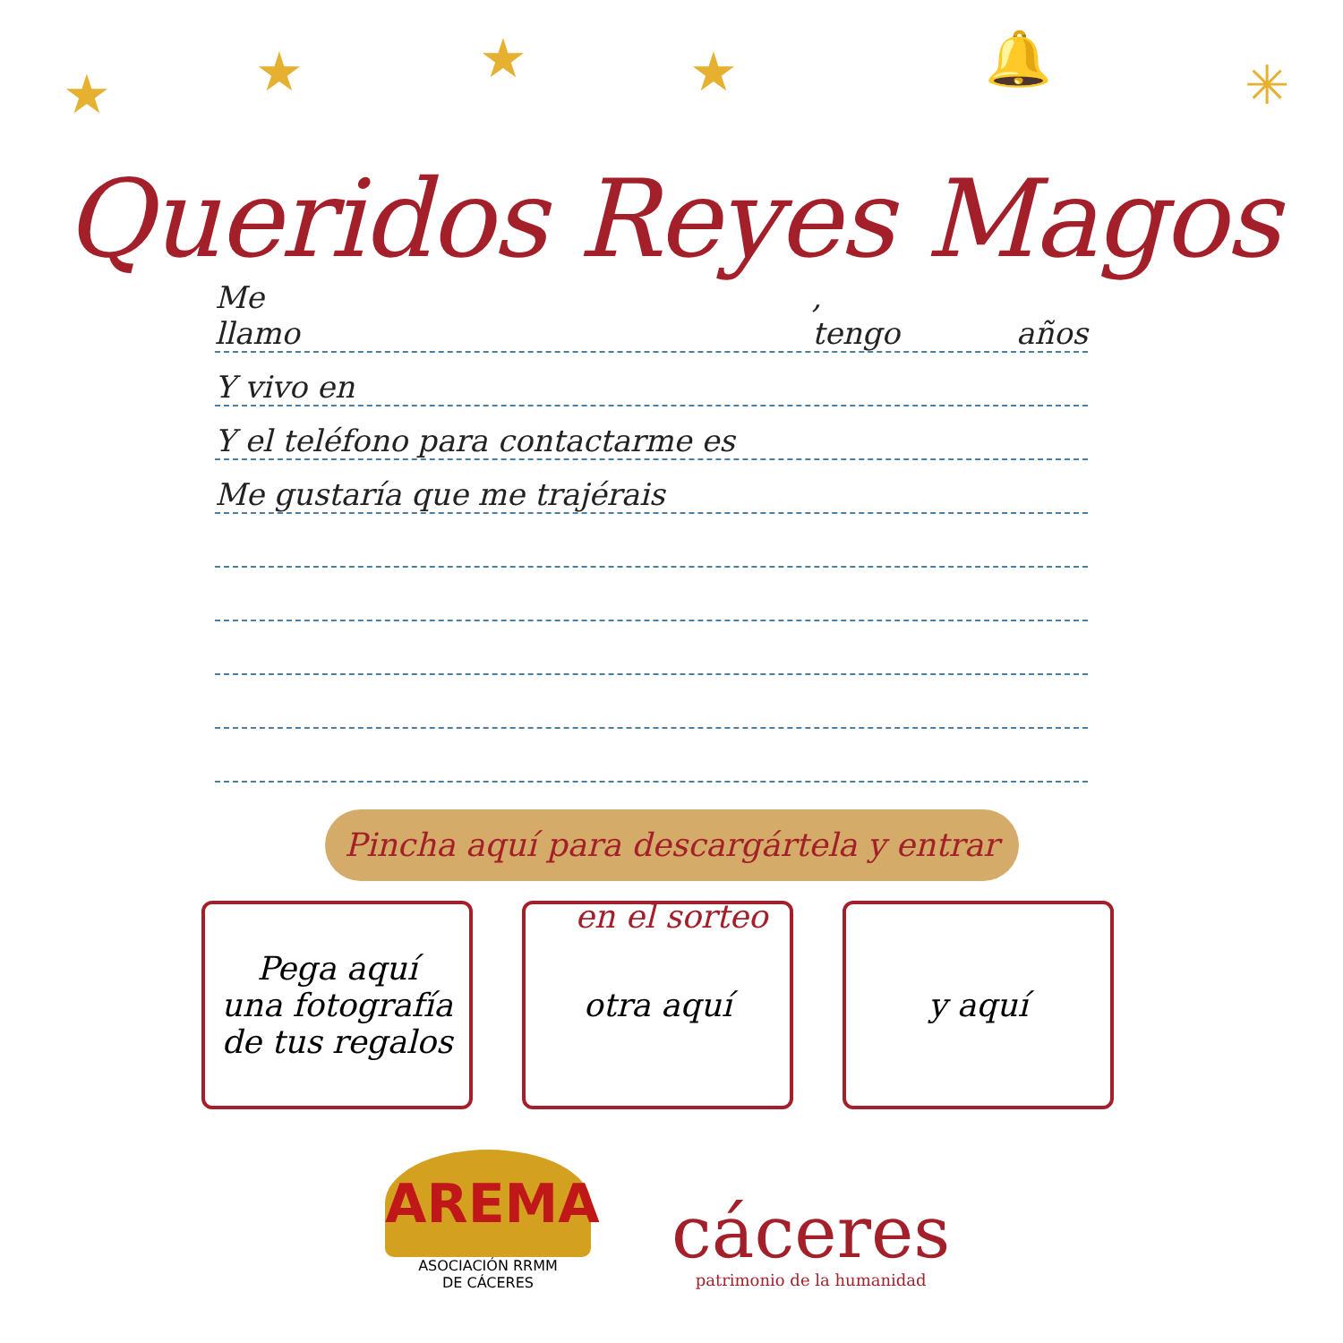★ ★ ★ ★ 🔔 ✳
Queridos Reyes Magos
Me llamo, tengo años
Y vivo en
Y el teléfono para contactarme es
Me gustaría que me trajérais
Pincha aquí para descargártela y entrar en el sorteo
Pega aquí
una fotografía
de tus regalos
otra aquí y aquí
AREMA
ASOCIACIÓN RRMM
DE CÁCERES
cáceres
patrimonio de la humanidad